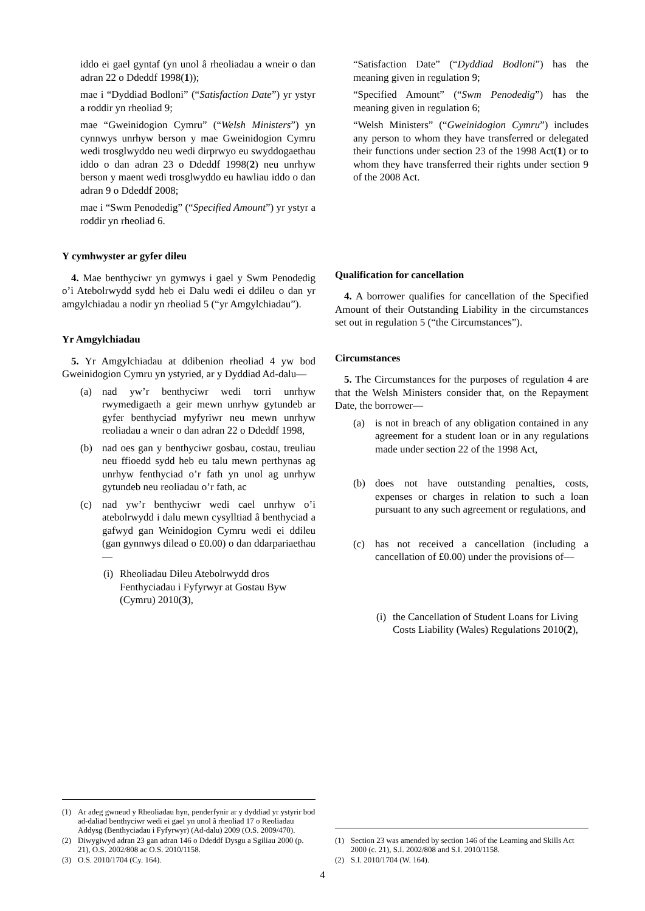iddo ei gael gyntaf (yn unol â rheoliadau a wneir o dan adran 22 o Ddeddf 1998(1));
mae i “Dyddiad Bodloni” (“Satisfaction Date”) yr ystyr a roddir yn rheoliad 9;
mae “Gweinidogion Cymru” (“Welsh Ministers”) yn cynnwys unrhyw berson y mae Gweinidogion Cymru wedi trosglwyddo neu wedi dirprwyo eu swyddogaethau iddo o dan adran 23 o Ddeddf 1998(2) neu unrhyw berson y maent wedi trosglwyddo eu hawliau iddo o dan adran 9 o Ddeddf 2008;
mae i “Swm Penodedig” (“Specified Amount”) yr ystyr a roddir yn rheoliad 6.
Y cymhwyster ar gyfer dileu
4. Mae benthyciwr yn gymwys i gael y Swm Penodedig o’i Atebolrwydd sydd heb ei Dalu wedi ei ddileu o dan yr amgylchiadau a nodir yn rheoliad 5 (“yr Amgylchiadau”).
Yr Amgylchiadau
5. Yr Amgylchiadau at ddibenion rheoliad 4 yw bod Gweinidogion Cymru yn ystyried, ar y Dyddiad Ad-dalu—
(a) nad yw’r benthyciwr wedi torri unrhyw rwymedigaeth a geir mewn unrhyw gytundeb ar gyfer benthyciad myfyriwr neu mewn unrhyw reoliadau a wneir o dan adran 22 o Ddeddf 1998,
(b) nad oes gan y benthyciwr gosbau, costau, treuliau neu ffioedd sydd heb eu talu mewn perthynas ag unrhyw fenthyciad o’r fath yn unol ag unrhyw gytundeb neu reoliadau o’r fath, ac
(c) nad yw’r benthyciwr wedi cael unrhyw o’i atebolrwydd i dalu mewn cysylltiad â benthyciad a gafwyd gan Weinidogion Cymru wedi ei ddileu (gan gynnwys dilead o £0.00) o dan ddarpariaethau—
(i) Rheoliadau Dileu Atebolrwydd dros Fenthyciadau i Fyfyrwyr at Gostau Byw (Cymru) 2010(3),
(1) Ar adeg gwneud y Rheoliadau hyn, penderfynir ar y dyddiad yr ystyrir bod ad-daliad benthyciwr wedi ei gael yn unol â rheoliad 17 o Reoliadau Addysg (Benthyciadau i Fyfyrwyr) (Ad-dalu) 2009 (O.S. 2009/470).
(2) Diwygiwyd adran 23 gan adran 146 o Ddeddf Dysgu a Sgiliau 2000 (p. 21), O.S. 2002/808 ac O.S. 2010/1158.
(3) O.S. 2010/1704 (Cy. 164).
“Satisfaction Date” (“Dyddiad Bodloni”) has the meaning given in regulation 9;
“Specified Amount” (“Swm Penodedig”) has the meaning given in regulation 6;
“Welsh Ministers” (“Gweinidogion Cymru”) includes any person to whom they have transferred or delegated their functions under section 23 of the 1998 Act(1) or to whom they have transferred their rights under section 9 of the 2008 Act.
Qualification for cancellation
4. A borrower qualifies for cancellation of the Specified Amount of their Outstanding Liability in the circumstances set out in regulation 5 (“the Circumstances”).
Circumstances
5. The Circumstances for the purposes of regulation 4 are that the Welsh Ministers consider that, on the Repayment Date, the borrower—
(a) is not in breach of any obligation contained in any agreement for a student loan or in any regulations made under section 22 of the 1998 Act,
(b) does not have outstanding penalties, costs, expenses or charges in relation to such a loan pursuant to any such agreement or regulations, and
(c) has not received a cancellation (including a cancellation of £0.00) under the provisions of—
(i) the Cancellation of Student Loans for Living Costs Liability (Wales) Regulations 2010(2),
(1) Section 23 was amended by section 146 of the Learning and Skills Act 2000 (c. 21), S.I. 2002/808 and S.I. 2010/1158.
(2) S.I. 2010/1704 (W. 164).
4